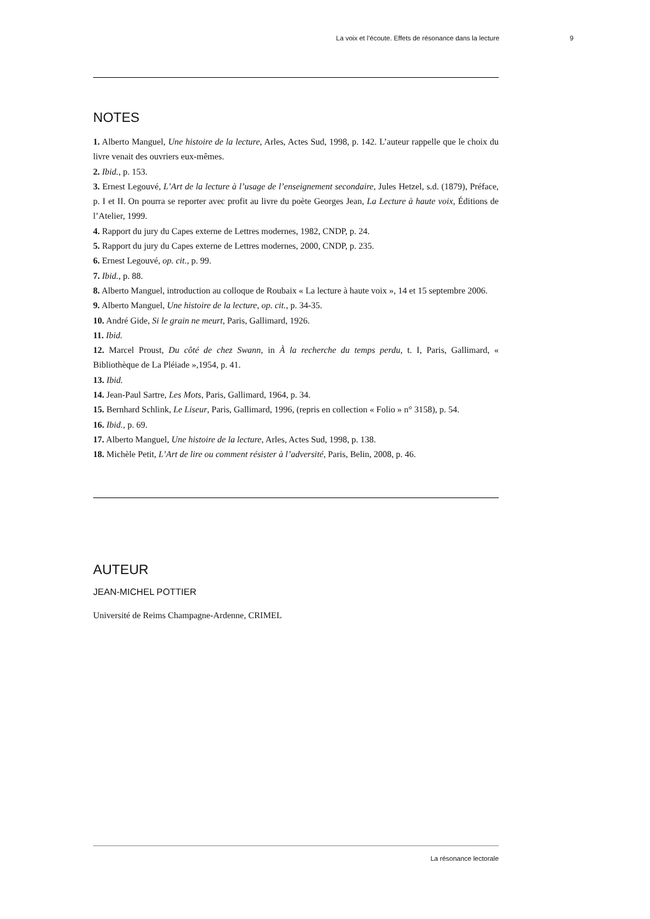La voix et l’écoute. Effets de résonance dans la lecture 9
NOTES
1. Alberto Manguel, Une histoire de la lecture, Arles, Actes Sud, 1998, p. 142. L’auteur rappelle que le choix du livre venait des ouvriers eux-mêmes.
2. Ibid., p. 153.
3. Ernest Legouvé, L’Art de la lecture à l’usage de l’enseignement secondaire, Jules Hetzel, s.d. (1879), Préface, p. I et II. On pourra se reporter avec profit au livre du poète Georges Jean, La Lecture à haute voix, Éditions de l’Atelier, 1999.
4. Rapport du jury du Capes externe de Lettres modernes, 1982, CNDP, p. 24.
5. Rapport du jury du Capes externe de Lettres modernes, 2000, CNDP, p. 235.
6. Ernest Legouvé, op. cit., p. 99.
7. Ibid., p. 88.
8. Alberto Manguel, introduction au colloque de Roubaix « La lecture à haute voix », 14 et 15 septembre 2006.
9. Alberto Manguel, Une histoire de la lecture, op. cit., p. 34-35.
10. André Gide, Si le grain ne meurt, Paris, Gallimard, 1926.
11. Ibid.
12. Marcel Proust, Du côté de chez Swann, in À la recherche du temps perdu, t. I, Paris, Gallimard, « Bibliothèque de La Pléiade »,1954, p. 41.
13. Ibid.
14. Jean-Paul Sartre, Les Mots, Paris, Gallimard, 1964, p. 34.
15. Bernhard Schlink, Le Liseur, Paris, Gallimard, 1996, (repris en collection « Folio » n° 3158), p. 54.
16. Ibid., p. 69.
17. Alberto Manguel, Une histoire de la lecture, Arles, Actes Sud, 1998, p. 138.
18. Michèle Petit, L’Art de lire ou comment résister à l’adversité, Paris, Belin, 2008, p. 46.
AUTEUR
JEAN-MICHEL POTTIER
Université de Reims Champagne-Ardenne, CRIMEL
La résonance lectorale